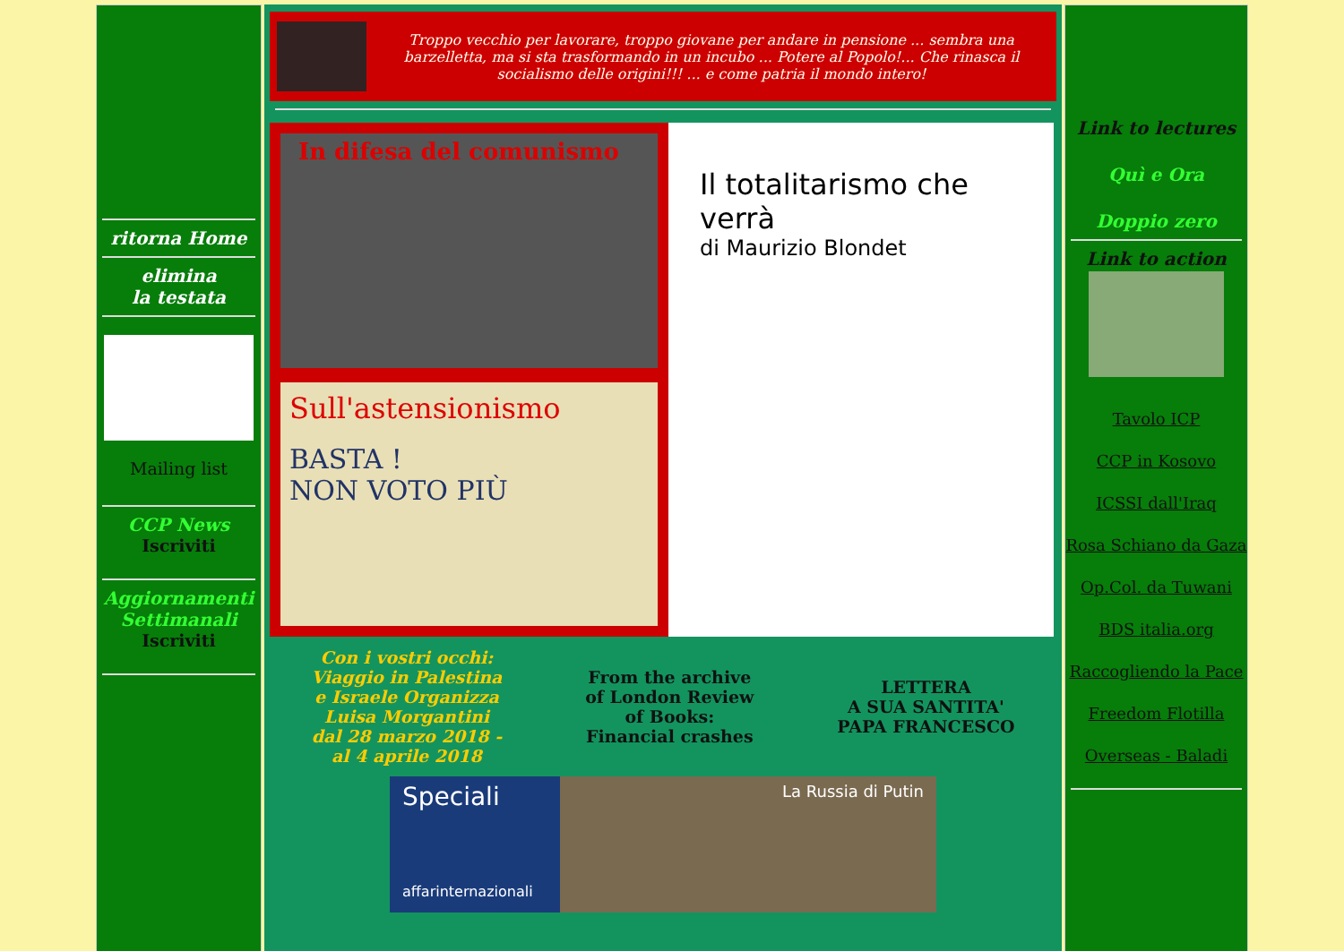ritorna Home
elimina
la testata
Mailing list
CCP News
Iscriviti
Aggiornamenti
Settimanali
Iscriviti
Troppo vecchio per lavorare, troppo giovane per andare in pensione ... sembra una barzelletta, ma si sta trasformando in un incubo ... Potere al Popolo!... Che rinasca il socialismo delle origini!!! ... e come patria il mondo intero!
In difesa del comunismo
Sull'astensionismo
BASTA !
NON VOTO PIÙ
Il totalitarismo che verrà
di Maurizio Blondet
Con i vostri occhi:
Viaggio in Palestina
e Israele Organizza
Luisa Morgantini
dal 28 marzo 2018 -
al 4 aprile 2018
From the archive
of London Review
of Books:
Financial crashes
LETTERA
A SUA SANTITA'
PAPA FRANCESCO
Speciali
affarinternazionali
La Russia di Putin
Link to lectures
Quì e Ora
Doppio zero
Link to action
Tavolo ICP
CCP in Kosovo
ICSSI dall'Iraq
Rosa Schiano da Gaza
Op.Col. da Tuwani
BDS italia.org
Raccogliendo la Pace
Freedom Flotilla
Overseas - Baladi